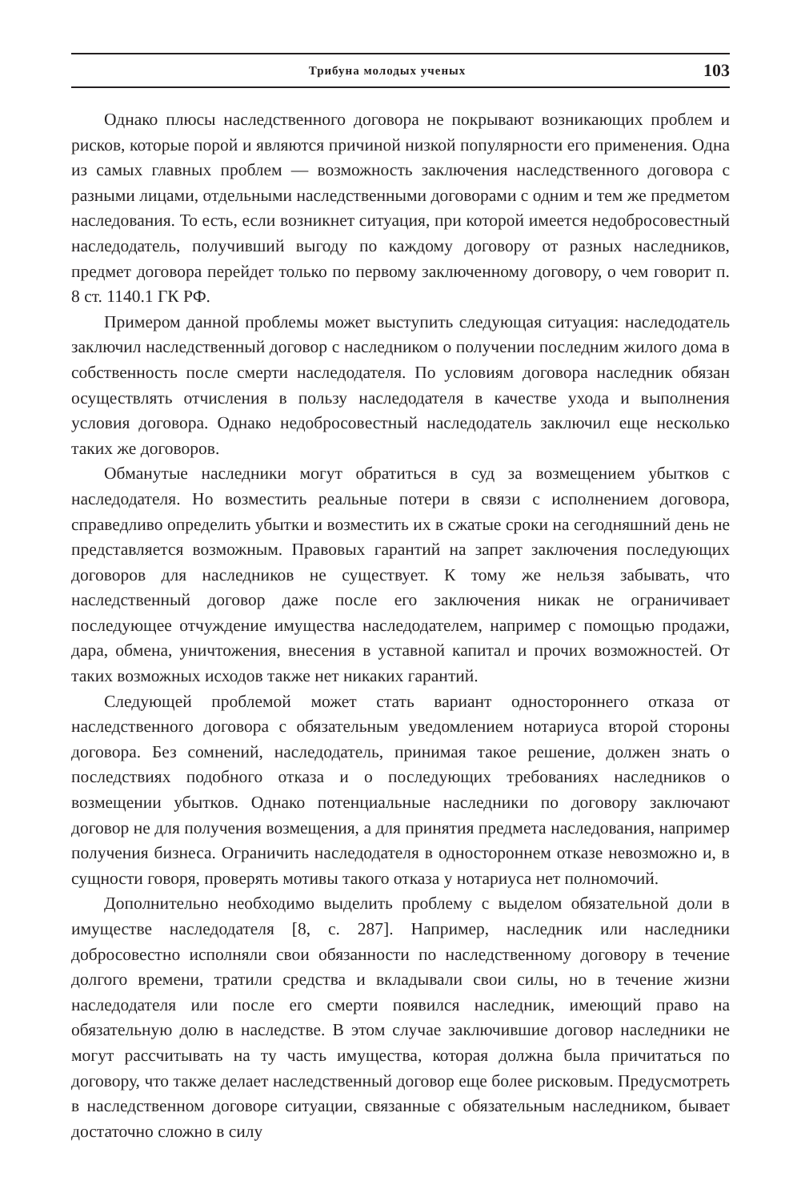Трибуна молодых ученых
103
Однако плюсы наследственного договора не покрывают возникающих проблем и рисков, которые порой и являются причиной низкой популярности его применения. Одна из самых главных проблем — возможность заключения наследственного договора с разными лицами, отдельными наследственными договорами с одним и тем же предметом наследования. То есть, если возникнет ситуация, при которой имеется недобросовестный наследодатель, получивший выгоду по каждому договору от разных наследников, предмет договора перейдет только по первому заключенному договору, о чем говорит п. 8 ст. 1140.1 ГК РФ.
Примером данной проблемы может выступить следующая ситуация: наследодатель заключил наследственный договор с наследником о получении последним жилого дома в собственность после смерти наследодателя. По условиям договора наследник обязан осуществлять отчисления в пользу наследодателя в качестве ухода и выполнения условия договора. Однако недобросовестный наследодатель заключил еще несколько таких же договоров.
Обманутые наследники могут обратиться в суд за возмещением убытков с наследодателя. Но возместить реальные потери в связи с исполнением договора, справедливо определить убытки и возместить их в сжатые сроки на сегодняшний день не представляется возможным. Правовых гарантий на запрет заключения последующих договоров для наследников не существует. К тому же нельзя забывать, что наследственный договор даже после его заключения никак не ограничивает последующее отчуждение имущества наследодателем, например с помощью продажи, дара, обмена, уничтожения, внесения в уставной капитал и прочих возможностей. От таких возможных исходов также нет никаких гарантий.
Следующей проблемой может стать вариант одностороннего отказа от наследственного договора с обязательным уведомлением нотариуса второй стороны договора. Без сомнений, наследодатель, принимая такое решение, должен знать о последствиях подобного отказа и о последующих требованиях наследников о возмещении убытков. Однако потенциальные наследники по договору заключают договор не для получения возмещения, а для принятия предмета наследования, например получения бизнеса. Ограничить наследодателя в одностороннем отказе невозможно и, в сущности говоря, проверять мотивы такого отказа у нотариуса нет полномочий.
Дополнительно необходимо выделить проблему с выделом обязательной доли в имуществе наследодателя [8, с. 287]. Например, наследник или наследники добросовестно исполняли свои обязанности по наследственному договору в течение долгого времени, тратили средства и вкладывали свои силы, но в течение жизни наследодателя или после его смерти появился наследник, имеющий право на обязательную долю в наследстве. В этом случае заключившие договор наследники не могут рассчитывать на ту часть имущества, которая должна была причитаться по договору, что также делает наследственный договор еще более рисковым. Предусмотреть в наследственном договоре ситуации, связанные с обязательным наследником, бывает достаточно сложно в силу